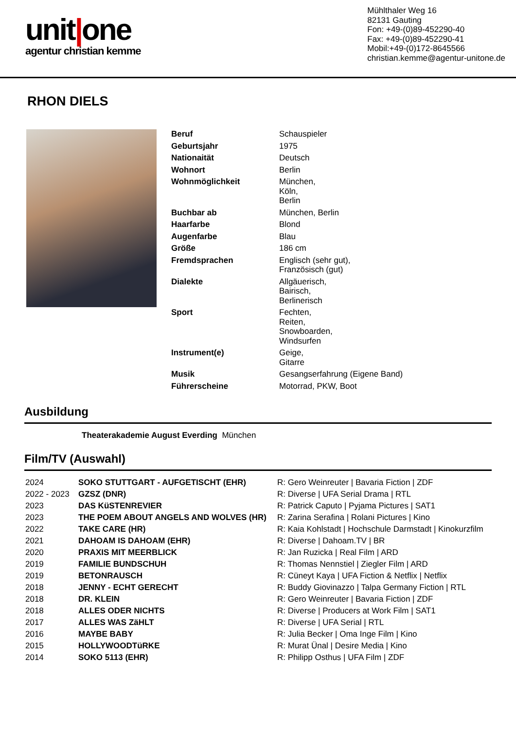unit|one
agentur christian kemme
Mühlthaler Weg 16
82131 Gauting
Fon: +49-(0)89-452290-40
Fax: +49-(0)89-452290-41
Mobil:+49-(0)172-8645566
christian.kemme@agentur-unitone.de
RHON DIELS
| Beruf | Schauspieler |
| Geburtsjahr | 1975 |
| Nationaität | Deutsch |
| Wohnort | Berlin |
| Wohnmöglichkeit | München, Köln, Berlin |
| Buchbar ab | München, Berlin |
| Haarfarbe | Blond |
| Augenfarbe | Blau |
| Größe | 186 cm |
| Fremdsprachen | Englisch (sehr gut), Französisch (gut) |
| Dialekte | Allgäuerisch, Bairisch, Berlinerisch |
| Sport | Fechten, Reiten, Snowboarden, Windsurfen |
| Instrument(e) | Geige, Gitarre |
| Musik | Gesangserfahrung (Eigene Band) |
| Führerscheine | Motorrad, PKW, Boot |
Ausbildung
Theaterakademie August Everding München
Film/TV (Auswahl)
| 2024 | SOKO STUTTGART - AUFGETISCHT (EHR) | R: Gero Weinreuter / Bavaria Fiction / ZDF |
| 2022 - 2023 | GZSZ (DNR) | R: Diverse / UFA Serial Drama / RTL |
| 2023 | DAS KüSTENREVIER | R: Patrick Caputo / Pyjama Pictures / SAT1 |
| 2023 | THE POEM ABOUT ANGELS AND WOLVES (HR) | R: Zarina Serafina / Rolani Pictures / Kino |
| 2022 | TAKE CARE (HR) | R: Kaia Kohlstadt / Hochschule Darmstadt / Kinokurzfilm |
| 2021 | DAHOAM IS DAHOAM (EHR) | R: Diverse / Dahoam.TV / BR |
| 2020 | PRAXIS MIT MEERBLICK | R: Jan Ruzicka / Real Film / ARD |
| 2019 | FAMILIE BUNDSCHUH | R: Thomas Nennstiel / Ziegler Film / ARD |
| 2019 | BETONRAUSCH | R: Cüneyt Kaya / UFA Fiction & Netflix / Netflix |
| 2018 | JENNY - ECHT GERECHT | R: Buddy Giovinazzo / Talpa Germany Fiction / RTL |
| 2018 | DR. KLEIN | R: Gero Weinreuter / Bavaria Fiction / ZDF |
| 2018 | ALLES ODER NICHTS | R: Diverse / Producers at Work Film / SAT1 |
| 2017 | ALLES WAS ZäHLT | R: Diverse / UFA Serial / RTL |
| 2016 | MAYBE BABY | R: Julia Becker / Oma Inge Film / Kino |
| 2015 | HOLLYWOODTüRKE | R: Murat Ünal / Desire Media / Kino |
| 2014 | SOKO 5113 (EHR) | R: Philipp Osthus / UFA Film / ZDF |